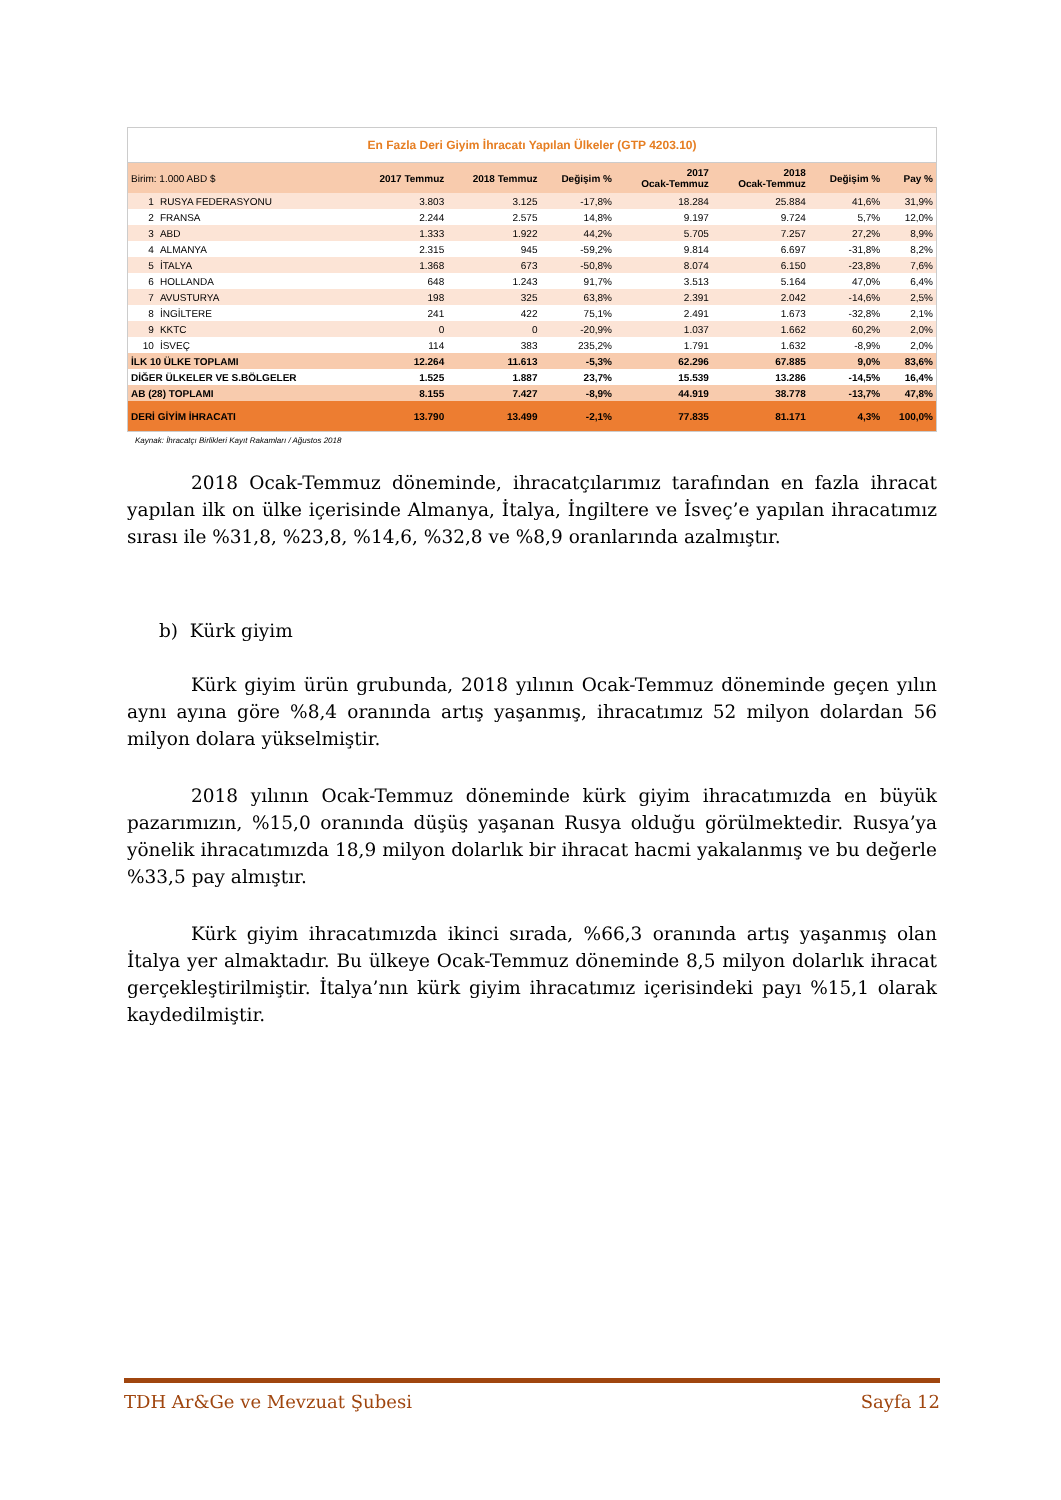En Fazla Deri Giyim İhracatı Yapılan Ülkeler (GTP 4203.10)
| Birim: 1.000 ABD $ | | 2017 Temmuz | 2018 Temmuz | Değişim % | 2017 Ocak-Temmuz | 2018 Ocak-Temmuz | Değişim % | Pay % |
| --- | --- | --- | --- | --- | --- | --- | --- | --- |
| 1 | RUSYA FEDERASYONU | 3.803 | 3.125 | -17,8% | 18.284 | 25.884 | 41,6% | 31,9% |
| 2 | FRANSA | 2.244 | 2.575 | 14,8% | 9.197 | 9.724 | 5,7% | 12,0% |
| 3 | ABD | 1.333 | 1.922 | 44,2% | 5.705 | 7.257 | 27,2% | 8,9% |
| 4 | ALMANYA | 2.315 | 945 | -59,2% | 9.814 | 6.697 | -31,8% | 8,2% |
| 5 | İTALYA | 1.368 | 673 | -50,8% | 8.074 | 6.150 | -23,8% | 7,6% |
| 6 | HOLLANDA | 648 | 1.243 | 91,7% | 3.513 | 5.164 | 47,0% | 6,4% |
| 7 | AVUSTURYA | 198 | 325 | 63,8% | 2.391 | 2.042 | -14,6% | 2,5% |
| 8 | İNGİLTERE | 241 | 422 | 75,1% | 2.491 | 1.673 | -32,8% | 2,1% |
| 9 | KKTC | 0 | 0 | -20,9% | 1.037 | 1.662 | 60,2% | 2,0% |
| 10 | İSVEÇ | 114 | 383 | 235,2% | 1.791 | 1.632 | -8,9% | 2,0% |
| İLK 10 ÜLKE TOPLAMI | | 12.264 | 11.613 | -5,3% | 62.296 | 67.885 | 9,0% | 83,6% |
| DİĞER ÜLKELER VE S.BÖLGELER | | 1.525 | 1.887 | 23,7% | 15.539 | 13.286 | -14,5% | 16,4% |
| AB (28) TOPLAMI | | 8.155 | 7.427 | -8,9% | 44.919 | 38.778 | -13,7% | 47,8% |
| DERİ GİYİM İHRACATI | | 13.790 | 13.499 | -2,1% | 77.835 | 81.171 | 4,3% | 100,0% |
Kaynak: İhracatçı Birlikleri Kayıt Rakamları / Ağustos 2018
2018 Ocak-Temmuz döneminde, ihracatçılarımız tarafından en fazla ihracat yapılan ilk on ülke içerisinde Almanya, İtalya, İngiltere ve İsveç’e yapılan ihracatımız sırası ile %31,8, %23,8, %14,6, %32,8 ve %8,9 oranlarında azalmıştır.
b) Kürk giyim
Kürk giyim ürün grubunda, 2018 yılının Ocak-Temmuz döneminde geçen yılın aynı ayına göre %8,4 oranında artış yaşanmış, ihracatımız 52 milyon dolardan 56 milyon dolara yükselmiştir.
2018 yılının Ocak-Temmuz döneminde kürk giyim ihracatımızda en büyük pazarımızın, %15,0 oranında düşüş yaşanan Rusya olduğu görülmektedir. Rusya’ya yönelik ihracatımızda 18,9 milyon dolarlık bir ihracat hacmi yakalanmış ve bu değerle %33,5 pay almıştır.
Kürk giyim ihracatımızda ikinci sırada, %66,3 oranında artış yaşanmış olan İtalya yer almaktadır. Bu ülkeye Ocak-Temmuz döneminde 8,5 milyon dolarlık ihracat gerçekleştirilmiştir. İtalya’nın kürk giyim ihracatımız içerisindeki payı %15,1 olarak kaydedilmiştir.
TDH Ar&Ge ve Mevzuat Şubesi Sayfa 12